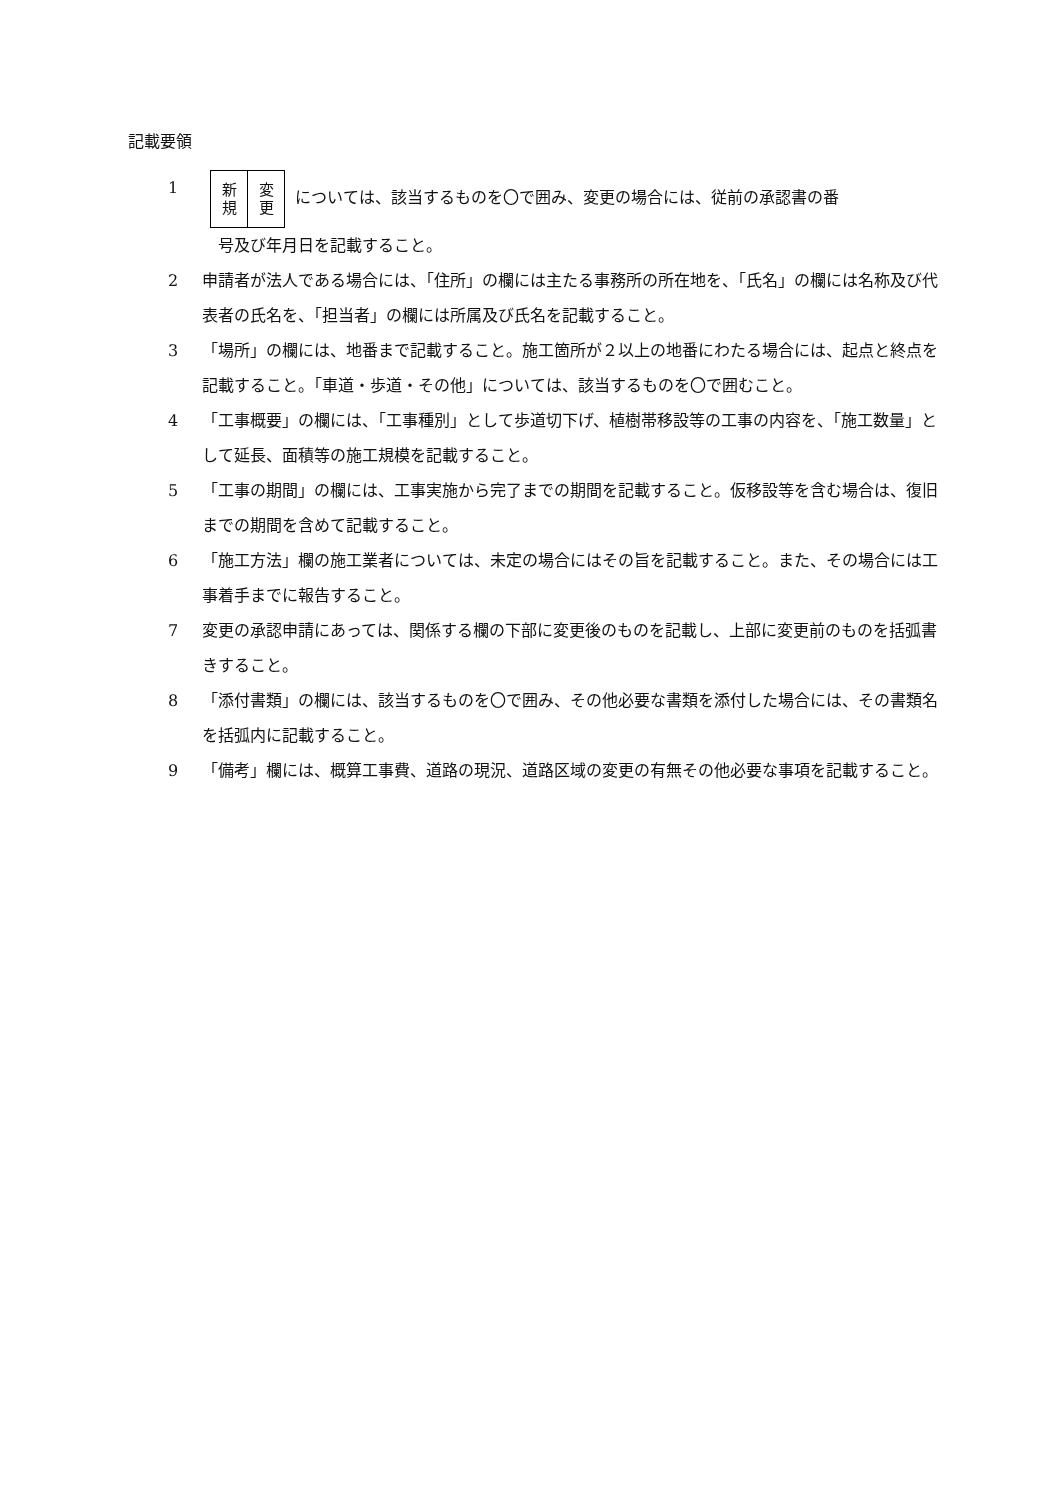記載要領
1
新
規 変
更 については、該当するものを〇で囲み、変更の場合には、従前の承認書の番
号及び年月日を記載すること。
2 申請者が法人である場合には、「住所」の欄には主たる事務所の所在地を、「氏名」の欄には名称及び代表者の氏名を、「担当者」の欄には所属及び氏名を記載すること。
3 「場所」の欄には、地番まで記載すること。施工箇所が２以上の地番にわたる場合には、起点と終点を記載すること。「車道・歩道・その他」については、該当するものを〇で囲むこと。
4 「工事概要」の欄には、「工事種別」として歩道切下げ、植樹帯移設等の工事の内容を、「施工数量」として延長、面積等の施工規模を記載すること。
5 「工事の期間」の欄には、工事実施から完了までの期間を記載すること。仮移設等を含む場合は、復旧までの期間を含めて記載すること。
6 「施工方法」欄の施工業者については、未定の場合にはその旨を記載すること。また、その場合には工事着手までに報告すること。
7 変更の承認申請にあっては、関係する欄の下部に変更後のものを記載し、上部に変更前のものを括弧書きすること。
8 「添付書類」の欄には、該当するものを〇で囲み、その他必要な書類を添付した場合には、その書類名を括弧内に記載すること。
9 「備考」欄には、概算工事費、道路の現況、道路区域の変更の有無その他必要な事項を記載すること。